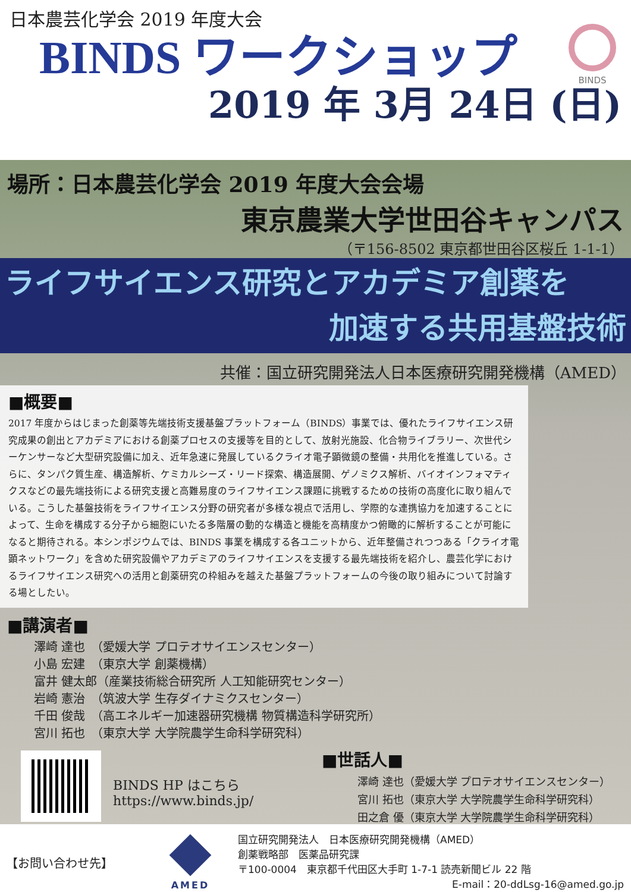日本農芸化学会 2019 年度大会
BINDS ワークショップ
2019 年 3月 24日 (日)
BINDS
場所：日本農芸化学会 2019 年度大会会場
東京農業大学世田谷キャンパス
（〒156-8502 東京都世田谷区桜丘 1-1-1）
ライフサイエンス研究とアカデミア創薬を
加速する共用基盤技術
共催：国立研究開発法人日本医療研究開発機構（AMED）
■概要■
2017 年度からはじまった創薬等先端技術支援基盤プラットフォーム（BINDS）事業では、優れたライフサイエンス研究成果の創出とアカデミアにおける創薬プロセスの支援等を目的として、放射光施設、化合物ライブラリー、次世代シーケンサーなど大型研究設備に加え、近年急速に発展しているクライオ電子顕微鏡の整備・共用化を推進している。さらに、タンパク質生産、構造解析、ケミカルシーズ・リード探索、構造展開、ゲノミクス解析、バイオインフォマティクスなどの最先端技術による研究支援と高難易度のライフサイエンス課題に挑戦するための技術の高度化に取り組んでいる。こうした基盤技術をライフサイエンス分野の研究者が多様な視点で活用し、学際的な連携協力を加速することによって、生命を構成する分子から細胞にいたる多階層の動的な構造と機能を高精度かつ俯瞰的に解析することが可能になると期待される。本シンポジウムでは、BINDS 事業を構成する各ユニットから、近年整備されつつある「クライオ電顕ネットワーク」を含めた研究設備やアカデミアのライフサイエンスを支援する最先端技術を紹介し、農芸化学におけるライフサイエンス研究への活用と創薬研究の枠組みを越えた基盤プラットフォームの今後の取り組みについて討論する場としたい。
■講演者■
澤崎 達也　（愛媛大学 プロテオサイエンスセンター）
小島 宏建　（東京大学 創薬機構）
富井 健太郎（産業技術総合研究所 人工知能研究センター）
岩崎 憲治　（筑波大学 生存ダイナミクスセンター）
千田 俊哉　（高エネルギー加速器研究機構 物質構造科学研究所）
宮川 拓也　（東京大学 大学院農学生命科学研究科）
BINDS HP はこちら
https://www.binds.jp/
■世話人■
澤崎 達也（愛媛大学 プロテオサイエンスセンター）
宮川 拓也（東京大学 大学院農学生命科学研究科）
田之倉 優（東京大学 大学院農学生命科学研究科）
【お問い合わせ先】
AMED
国立研究開発法人　日本医療研究開発機構（AMED）
創薬戦略部　医薬品研究課
〒100-0004　東京都千代田区大手町 1-7-1 読売新聞ビル 22 階
E-mail：20-ddLsg-16@amed.go.jp